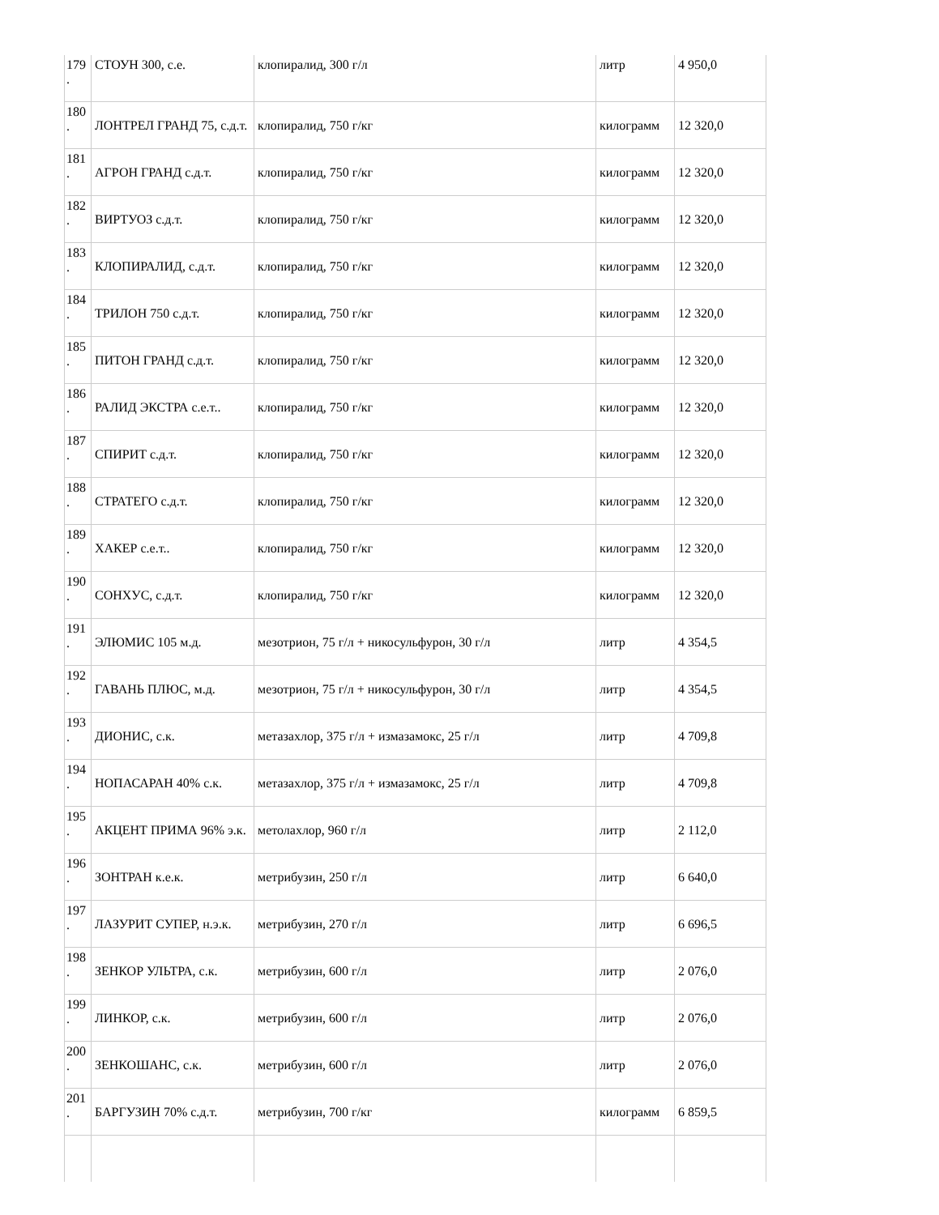| 179 . | СТОУН 300, с.е. | клопиралид, 300 г/л | литр | 4 950,0 |
| 180 . | ЛОНТРЕЛ ГРАНД 75, с.д.т. | клопиралид, 750 г/кг | килограмм | 12 320,0 |
| 181 . | АГРОН ГРАНД с.д.т. | клопиралид, 750 г/кг | килограмм | 12 320,0 |
| 182 . | ВИРТУОЗ с.д.т. | клопиралид, 750 г/кг | килограмм | 12 320,0 |
| 183 . | КЛОПИРАЛИД, с.д.т. | клопиралид, 750 г/кг | килограмм | 12 320,0 |
| 184 . | ТРИЛОН 750 с.д.т. | клопиралид, 750 г/кг | килограмм | 12 320,0 |
| 185 . | ПИТОН ГРАНД с.д.т. | клопиралид, 750 г/кг | килограмм | 12 320,0 |
| 186 . | РАЛИД ЭКСТРА с.е.т.. | клопиралид, 750 г/кг | килограмм | 12 320,0 |
| 187 . | СПИРИТ с.д.т. | клопиралид, 750 г/кг | килограмм | 12 320,0 |
| 188 . | СТРАТЕГО с.д.т. | клопиралид, 750 г/кг | килограмм | 12 320,0 |
| 189 . | ХАКЕР с.е.т.. | клопиралид, 750 г/кг | килограмм | 12 320,0 |
| 190 . | СОНХУС, с.д.т. | клопиралид, 750 г/кг | килограмм | 12 320,0 |
| 191 . | ЭЛЮМИС 105 м.д. | мезотрион, 75 г/л + никосульфурон, 30 г/л | литр | 4 354,5 |
| 192 . | ГАВАНЬ ПЛЮС, м.д. | мезотрион, 75 г/л + никосульфурон, 30 г/л | литр | 4 354,5 |
| 193 . | ДИОНИС, с.к. | метазахлор, 375 г/л + измазамокс, 25 г/л | литр | 4 709,8 |
| 194 . | НОПАСАРАН 40% с.к. | метазахлор, 375 г/л + измазамокс, 25 г/л | литр | 4 709,8 |
| 195 . | АКЦЕНТ ПРИМА 96% э.к. | метолахлор, 960 г/л | литр | 2 112,0 |
| 196 . | ЗОНТРАН к.е.к. | метрибузин, 250 г/л | литр | 6 640,0 |
| 197 . | ЛАЗУРИТ СУПЕР, н.э.к. | метрибузин, 270 г/л | литр | 6 696,5 |
| 198 . | ЗЕНКОР УЛЬТРА, с.к. | метрибузин, 600 г/л | литр | 2 076,0 |
| 199 . | ЛИНКОР, с.к. | метрибузин, 600 г/л | литр | 2 076,0 |
| 200 . | ЗЕНКОШАНС, с.к. | метрибузин, 600 г/л | литр | 2 076,0 |
| 201 . | БАРГУЗИН 70% с.д.т. | метрибузин, 700 г/кг | килограмм | 6 859,5 |